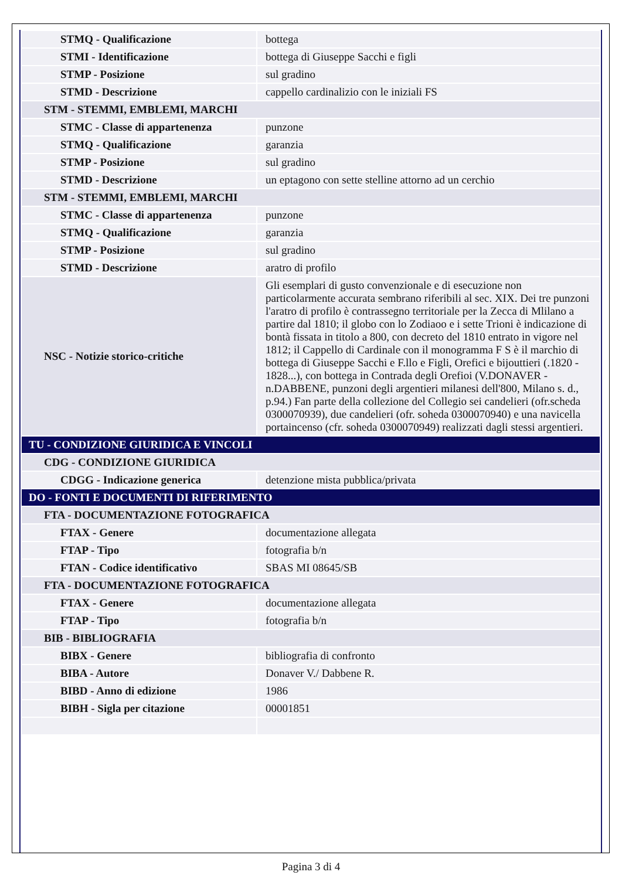| STMQ - Qualificazione | bottega |
| STMI - Identificazione | bottega di Giuseppe Sacchi e figli |
| STMP - Posizione | sul gradino |
| STMD - Descrizione | cappello cardinalizio con le iniziali FS |
| STM - STEMMI, EMBLEMI, MARCHI | |
| STMC - Classe di appartenenza | punzone |
| STMQ - Qualificazione | garanzia |
| STMP - Posizione | sul gradino |
| STMD - Descrizione | un eptagono con sette stelline attorno ad un cerchio |
| STM - STEMMI, EMBLEMI, MARCHI | |
| STMC - Classe di appartenenza | punzone |
| STMQ - Qualificazione | garanzia |
| STMP - Posizione | sul gradino |
| STMD - Descrizione | aratro di profilo |
| NSC - Notizie storico-critiche | Gli esemplari di gusto convenzionale e di esecuzione non particolarmente accurata sembrano riferibili al sec. XIX. Dei tre punzoni l'aratro di profilo è contrassegno territoriale per la Zecca di Mlilano a partire dal 1810; il globo con lo Zodiaoo e i sette Trioni è indicazione di bontà fissata in titolo a 800, con decreto del 1810 entrato in vigore nel 1812; il Cappello di Cardinale con il monogramma F S è il marchio di bottega di Giuseppe Sacchi e F.llo e Figli, Orefici e bijouttieri (.1820 - 1828...), con bottega in Contrada degli Orefioi (V.DONAVER - n.DABBENE, punzoni degli argentieri milanesi dell'800, Milano s. d., p.94.) Fan parte della collezione del Collegio sei candelieri (ofr.scheda 0300070939), due candelieri (ofr. soheda 0300070940) e una navicella portaincenso (cfr. soheda 0300070949) realizzati dagli stessi argentieri. |
| TU - CONDIZIONE GIURIDICA E VINCOLI | |
| CDG - CONDIZIONE GIURIDICA | |
| CDGG - Indicazione generica | detenzione mista pubblica/privata |
| DO - FONTI E DOCUMENTI DI RIFERIMENTO | |
| FTA - DOCUMENTAZIONE FOTOGRAFICA | |
| FTAX - Genere | documentazione allegata |
| FTAP - Tipo | fotografia b/n |
| FTAN - Codice identificativo | SBAS MI 08645/SB |
| FTA - DOCUMENTAZIONE FOTOGRAFICA | |
| FTAX - Genere | documentazione allegata |
| FTAP - Tipo | fotografia b/n |
| BIB - BIBLIOGRAFIA | |
| BIBX - Genere | bibliografia di confronto |
| BIBA - Autore | Donaver V./ Dabbene R. |
| BIBD - Anno di edizione | 1986 |
| BIBH - Sigla per citazione | 00001851 |
Pagina 3 di 4